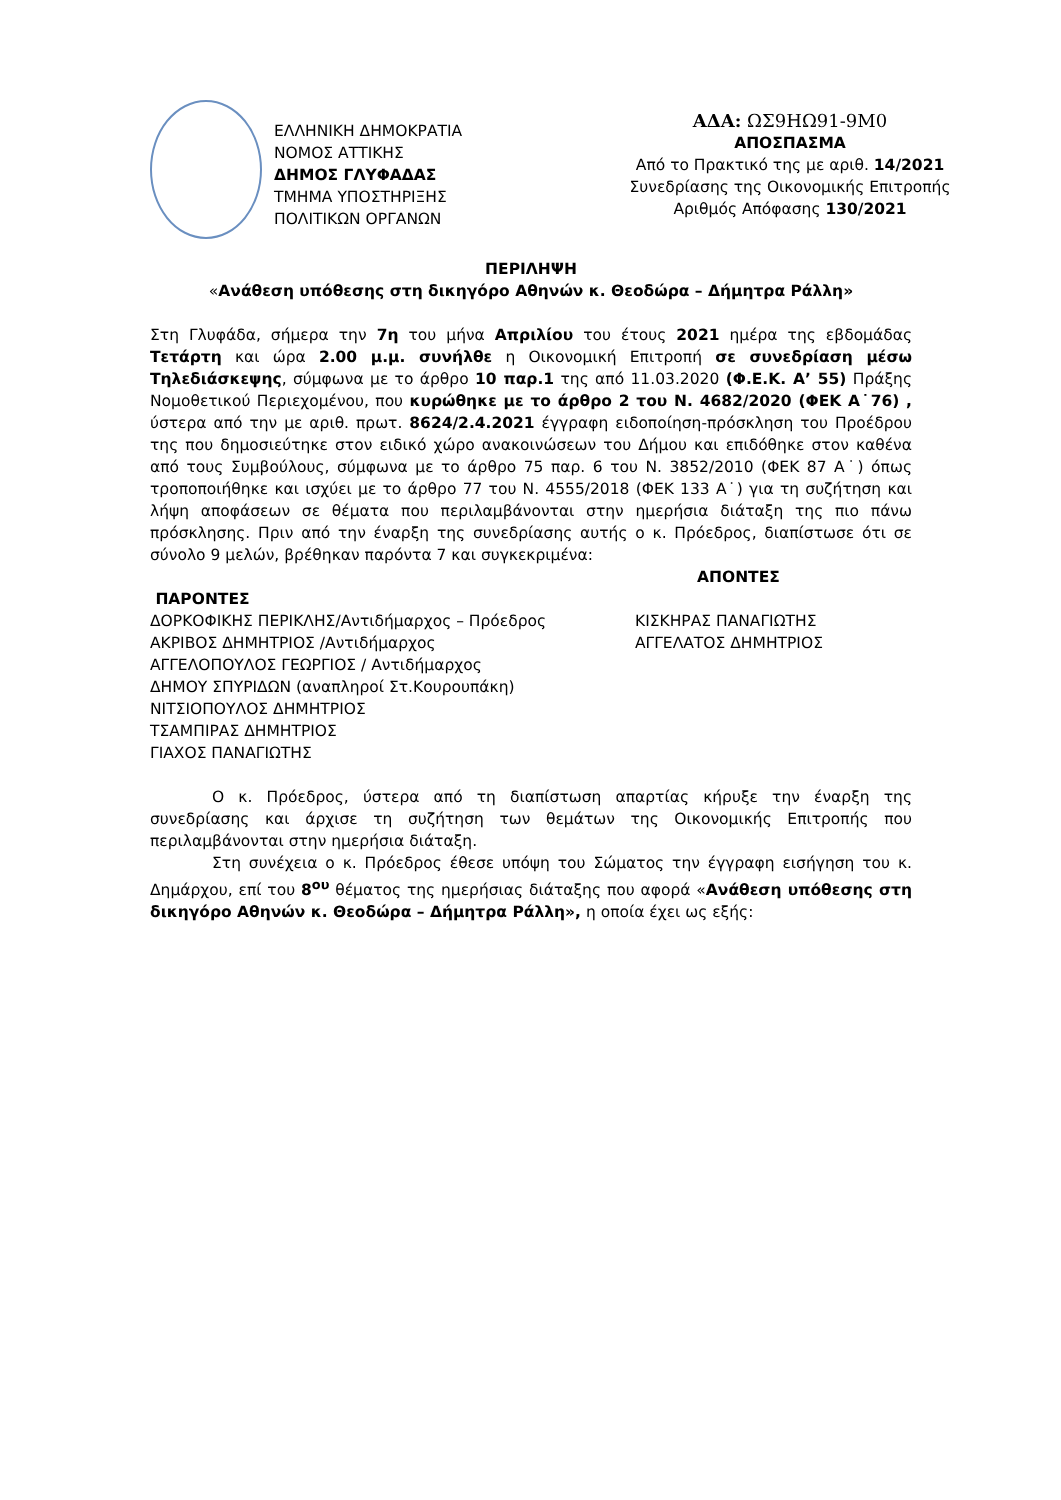ΕΛΛΗΝΙΚΗ ΔΗΜΟΚΡΑΤΙΑ
ΝΟΜΟΣ ΑΤΤΙΚΗΣ
ΔΗΜΟΣ ΓΛΥΦΑΔΑΣ
ΤΜΗΜΑ ΥΠΟΣΤΗΡΙΞΗΣ
ΠΟΛΙΤΙΚΩΝ ΟΡΓΑΝΩΝ
ΑΔΑ: ΩΣ9ΗΩ91-9Μ0
ΑΠΟΣΠΑΣΜΑ
Από το Πρακτικό της με αριθ. 14/2021
Συνεδρίασης της Οικονομικής Επιτροπής
Αριθμός Απόφασης 130/2021
ΠΕΡΙΛΗΨΗ
«Ανάθεση υπόθεσης στη δικηγόρο Αθηνών κ. Θεοδώρα – Δήμητρα Ράλλη»
Στη Γλυφάδα, σήμερα την 7η του μήνα Απριλίου του έτους 2021 ημέρα της εβδομάδας Τετάρτη και ώρα 2.00 μ.μ. συνήλθε η Οικονομική Επιτροπή σε συνεδρίαση μέσω Τηλεδιάσκεψης, σύμφωνα με το άρθρο 10 παρ.1 της από 11.03.2020 (Φ.Ε.Κ. Α’ 55) Πράξης Νομοθετικού Περιεχομένου, που κυρώθηκε με το άρθρο 2 του Ν. 4682/2020 (ΦΕΚ Α˙76) , ύστερα από την με αριθ. πρωτ. 8624/2.4.2021 έγγραφη ειδοποίηση-πρόσκληση του Προέδρου της που δημοσιεύτηκε στον ειδικό χώρο ανακοινώσεων του Δήμου και επιδόθηκε στον καθένα από τους Συμβούλους, σύμφωνα με το άρθρο 75 παρ. 6 του Ν. 3852/2010 (ΦΕΚ 87 Α˙) όπως τροποποιήθηκε και ισχύει με το άρθρο 77 του Ν. 4555/2018 (ΦΕΚ 133 Α˙) για τη συζήτηση και λήψη αποφάσεων σε θέματα που περιλαμβάνονται στην ημερήσια διάταξη της πιο πάνω πρόσκλησης. Πριν από την έναρξη της συνεδρίασης αυτής ο κ. Πρόεδρος, διαπίστωσε ότι σε σύνολο 9 μελών, βρέθηκαν παρόντα 7 και συγκεκριμένα:
ΠΑΡΟΝΤΕΣ
ΔΟΡΚΟΦΙΚΗΣ ΠΕΡΙΚΛΗΣ/Αντιδήμαρχος – Πρόεδρος
ΑΚΡΙΒΟΣ ΔΗΜΗΤΡΙΟΣ /Αντιδήμαρχος
ΑΓΓΕΛΟΠΟΥΛΟΣ ΓΕΩΡΓΙΟΣ / Αντιδήμαρχος
ΔΗΜΟΥ ΣΠΥΡΙΔΩΝ (αναπληροί Στ.Κουρουπάκη)
ΝΙΤΣΙΟΠΟΥΛΟΣ ΔΗΜΗΤΡΙΟΣ
ΤΣΑΜΠΙΡΑΣ ΔΗΜΗΤΡΙΟΣ
ΓΙΑΧΟΣ ΠΑΝΑΓΙΩΤΗΣ
ΑΠΟΝΤΕΣ
ΚΙΣΚΗΡΑΣ ΠΑΝΑΓΙΩΤΗΣ
ΑΓΓΕΛΑΤΟΣ ΔΗΜΗΤΡΙΟΣ
Ο κ. Πρόεδρος, ύστερα από τη διαπίστωση απαρτίας κήρυξε την έναρξη της συνεδρίασης και άρχισε τη συζήτηση των θεμάτων της Οικονομικής Επιτροπής που περιλαμβάνονται στην ημερήσια διάταξη.
Στη συνέχεια ο κ. Πρόεδρος έθεσε υπόψη του Σώματος την έγγραφη εισήγηση του κ. Δημάρχου, επί του 8<sup>ου</sup> θέματος της ημερήσιας διάταξης που αφορά «Ανάθεση υπόθεσης στη δικηγόρο Αθηνών κ. Θεοδώρα – Δήμητρα Ράλλη», η οποία έχει ως εξής: